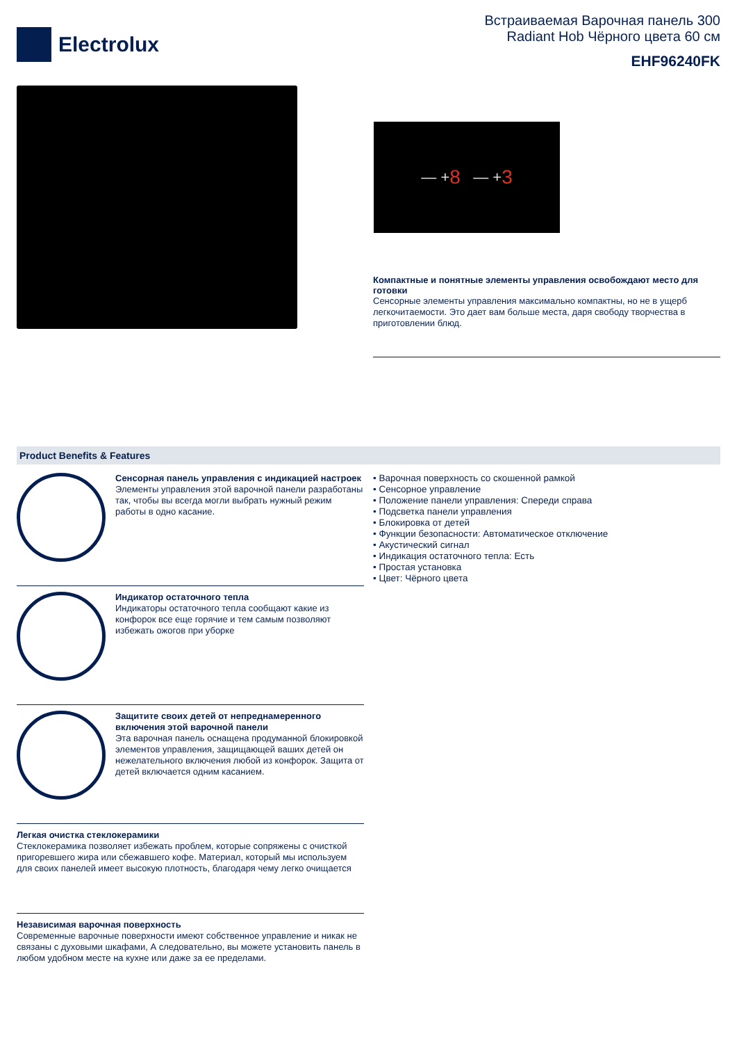Electrolux
Встраиваемая Варочная панель 300
Radiant Hob Чёрного цвета 60 см
EHF96240FK
— + 8 — + 3
Компактные и понятные элементы управления освобождают место для готовки
Сенсорные элементы управления максимально компактны, но не в ущерб легкочитаемости. Это дает вам больше места, даря свободу творчества в приготовлении блюд.
Product Benefits & Features
Сенсорная панель управления с индикацией настроек
Элементы управления этой варочной панели разработаны так, чтобы вы всегда могли выбрать нужный режим работы в одно касание.
Индикатор остаточного тепла
Индикаторы остаточного тепла сообщают какие из конфорок все еще горячие и тем самым позволяют избежать ожогов при уборке
Защитите своих детей от непреднамеренного включения этой варочной панели
Эта варочная панель оснащена продуманной блокировкой элементов управления, защищающей ваших детей он нежелательного включения любой из конфорок. Защита от детей включается одним касанием.
Легкая очистка стеклокерамики
Стеклокерамика позволяет избежать проблем, которые сопряжены с очисткой пригоревшего жира или сбежавшего кофе. Материал, который мы используем для своих панелей имеет высокую плотность, благодаря чему легко очищается
Независимая варочная поверхность
Современные варочные поверхности имеют собственное управление и никак не связаны с духовыми шкафами, А следовательно, вы можете установить панель в любом удобном месте на кухне или даже за ее пределами.
• Варочная поверхность со скошенной рамкой
• Сенсорное управление
• Положение панели управления: Спереди справа
• Подсветка панели управления
• Блокировка от детей
• Функции безопасности: Автоматическое отключение
• Акустический сигнал
• Индикация остаточного тепла: Есть
• Простая установка
• Цвет: Чёрного цвета